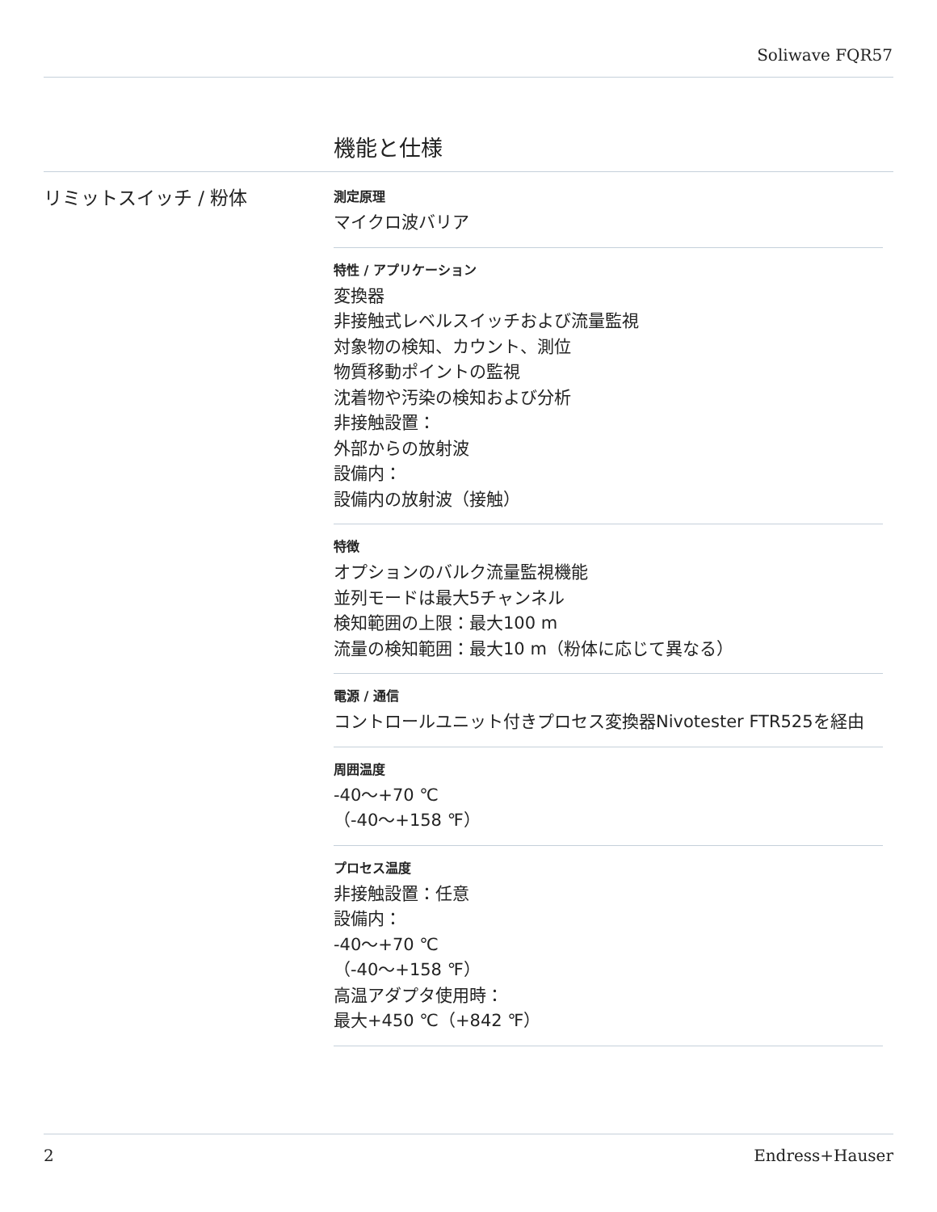Soliwave FQR57
機能と仕様
リミットスイッチ / 粉体
測定原理
マイクロ波バリア
特性 / アプリケーション
変換器
非接触式レベルスイッチおよび流量監視
対象物の検知、カウント、測位
物質移動ポイントの監視
沈着物や汚染の検知および分析
非接触設置：
外部からの放射波
設備内：
設備内の放射波（接触）
特徴
オプションのバルク流量監視機能
並列モードは最大5チャンネル
検知範囲の上限：最大100 m
流量の検知範囲：最大10 m（粉体に応じて異なる）
電源 / 通信
コントロールユニット付きプロセス変換器Nivotester FTR525を経由
周囲温度
-40～+70 ℃
（-40～+158 ℉）
プロセス温度
非接触設置：任意
設備内：
-40～+70 ℃
（-40～+158 ℉）
高温アダプタ使用時：
最大+450 ℃（+842 ℉）
2 Endress+Hauser